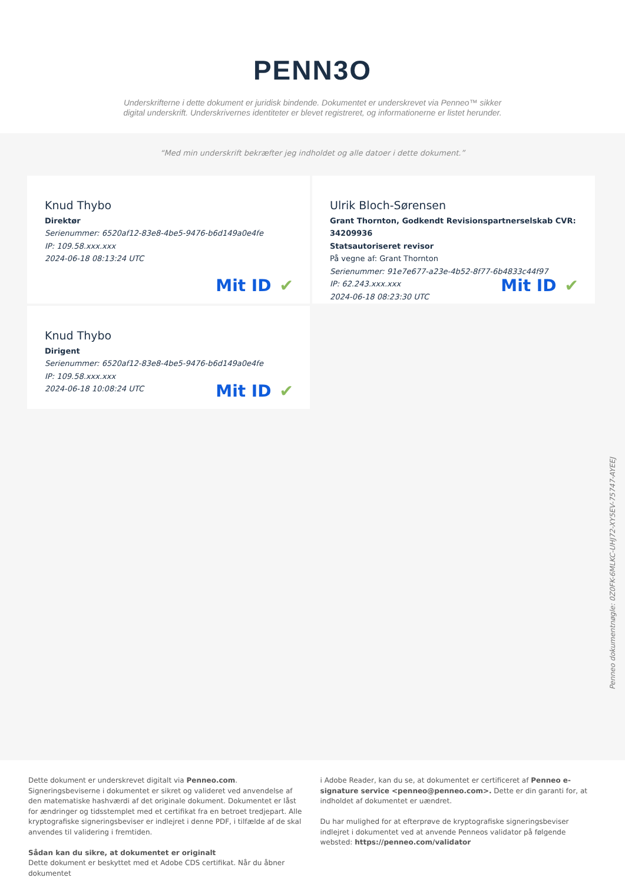PENN3O
Underskrifterne i dette dokument er juridisk bindende. Dokumentet er underskrevet via Penneo™ sikker digital underskrift. Underskrivernes identiteter er blevet registreret, og informationerne er listet herunder.
“Med min underskrift bekræfter jeg indholdet og alle datoer i dette dokument.”
Knud Thybo
Direktør
Serienummer: 6520af12-83e8-4be5-9476-b6d149a0e4fe
IP: 109.58.xxx.xxx
2024-06-18 08:13:24 UTC
Mit ID ✔
Ulrik Bloch-Sørensen
Grant Thornton, Godkendt Revisionspartnerselskab CVR: 34209936
Statsautoriseret revisor
På vegne af: Grant Thornton
Serienummer: 91e7e677-a23e-4b52-8f77-6b4833c44f97
IP: 62.243.xxx.xxx
2024-06-18 08:23:30 UTC
Mit ID ✔
Knud Thybo
Dirigent
Serienummer: 6520af12-83e8-4be5-9476-b6d149a0e4fe
IP: 109.58.xxx.xxx
2024-06-18 10:08:24 UTC
Mit ID ✔
Penneo dokumentnøgle: 0Z0FK-6MLKC-UHJ72-XY5EV-75747-AYEEJ
Dette dokument er underskrevet digitalt via Penneo.com. Signeringsbeviserne i dokumentet er sikret og valideret ved anvendelse af den matematiske hashværdi af det originale dokument. Dokumentet er låst for ændringer og tidsstemplet med et certifikat fra en betroet tredjepart. Alle kryptografiske signeringsbeviser er indlejret i denne PDF, i tilfælde af de skal anvendes til validering i fremtiden.
Sådan kan du sikre, at dokumentet er originalt
Dette dokument er beskyttet med et Adobe CDS certifikat. Når du åbner dokumentet
i Adobe Reader, kan du se, at dokumentet er certificeret af Penneo e-signature service <penneo@penneo.com>. Dette er din garanti for, at indholdet af dokumentet er uændret.
Du har mulighed for at efterprøve de kryptografiske signeringsbeviser indlejret i dokumentet ved at anvende Penneos validator på følgende websted: https://penneo.com/validator